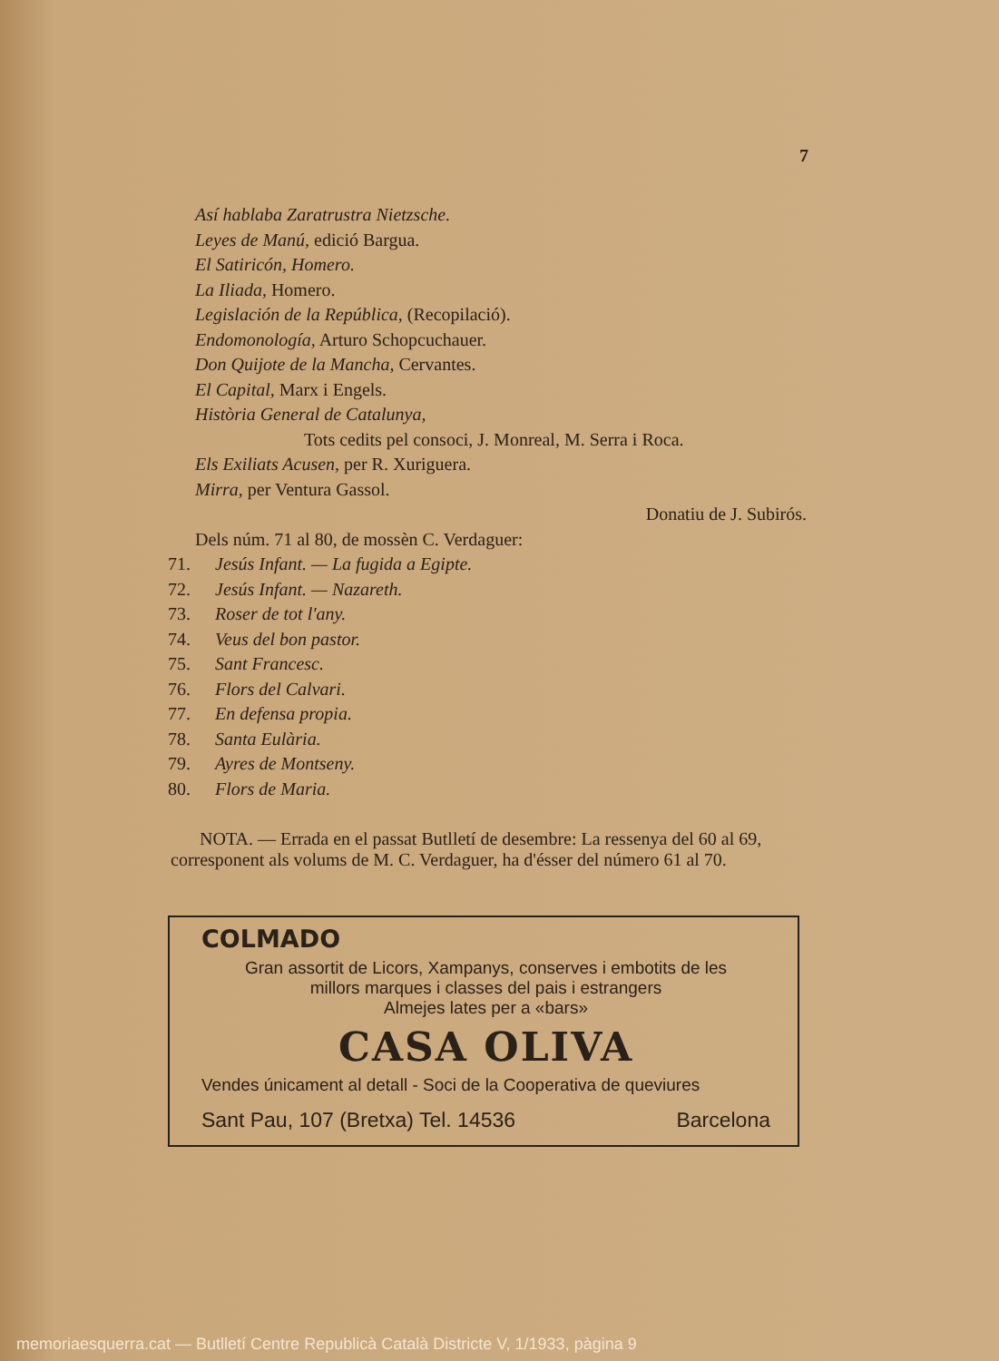7
Así hablaba Zaratrustra Nietzsche.
Leyes de Manú, edició Bargua.
El Satiricón, Homero.
La Iliada, Homero.
Legislación de la República, (Recopilació).
Endomonología, Arturo Schopcuchauer.
Don Quijote de la Mancha, Cervantes.
El Capital, Marx i Engels.
Història General de Catalunya,
Tots cedits pel consoci, J. Monreal, M. Serra i Roca.
Els Exiliats Acusen, per R. Xuriguera.
Mirra, per Ventura Gassol.
Donatiu de J. Subirós.
Dels núm. 71 al 80, de mossèn C. Verdaguer:
71. Jesús Infant. — La fugida a Egipte.
72. Jesús Infant. — Nazareth.
73. Roser de tot l'any.
74. Veus del bon pastor.
75. Sant Francesc.
76. Flors del Calvari.
77. En defensa propia.
78. Santa Eulària.
79. Ayres de Montseny.
80. Flors de Maria.
NOTA. — Errada en el passat Butlletí de desembre: La ressenya del 60 al 69, corresponent als volums de M. C. Verdaguer, ha d'ésser del número 61 al 70.
COLMADO
Gran assortit de Licors, Xampanys, conserves i embotits de les
millors marques i classes del pais i estrangers
Almejes lates per a «bars»
CASA OLIVA
Vendes únicament al detall - Soci de la Cooperativa de queviures
Sant Pau, 107 (Bretxa) Tel. 14536 Barcelona
memoriaesquerra.cat — Butlletí Centre Republicà Català Districte V, 1/1933, pàgina 9